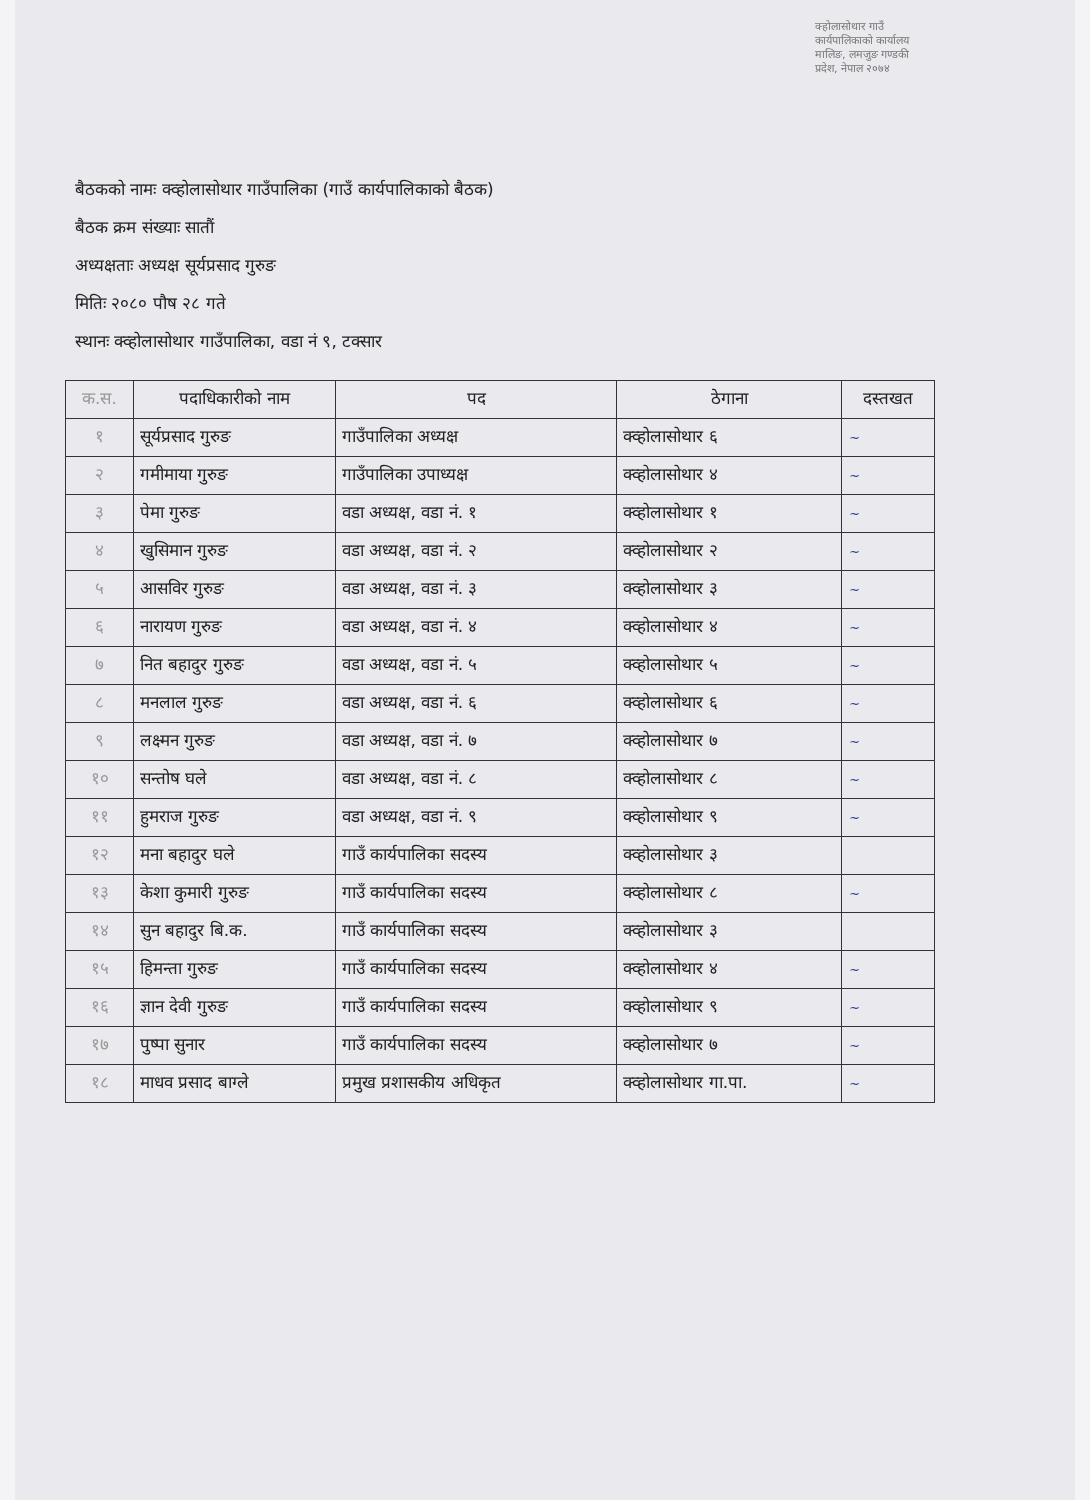क्होलासोथार गाउँ कार्यपालिकाको कार्यालय मालिङ, लमजुङ गण्डकी प्रदेश, नेपाल २०७४
बैठकको नामः क्व्होलासोथार गाउँपालिका (गाउँ कार्यपालिकाको बैठक)
बैठक क्रम संख्याः सातौं
अध्यक्षताः अध्यक्ष सूर्यप्रसाद गुरुङ
मितिः २०८० पौष २८ गते
स्थानः क्व्होलासोथार गाउँपालिका, वडा नं ९, टक्सार
| क.स. | पदाधिकारीको नाम | पद | ठेगाना | दस्तखत |
| --- | --- | --- | --- | --- |
| १ | सूर्यप्रसाद गुरुङ | गाउँपालिका अध्यक्ष | क्व्होलासोथार ६ | ~ |
| २ | गमीमाया गुरुङ | गाउँपालिका उपाध्यक्ष | क्व्होलासोथार ४ | ~ |
| ३ | पेमा गुरुङ | वडा अध्यक्ष, वडा नं. १ | क्व्होलासोथार १ | ~ |
| ४ | खुसिमान गुरुङ | वडा अध्यक्ष, वडा नं. २ | क्व्होलासोथार २ | ~ |
| ५ | आसविर गुरुङ | वडा अध्यक्ष, वडा नं. ३ | क्व्होलासोथार ३ | ~ |
| ६ | नारायण गुरुङ | वडा अध्यक्ष, वडा नं. ४ | क्व्होलासोथार ४ | ~ |
| ७ | नित बहादुर गुरुङ | वडा अध्यक्ष, वडा नं. ५ | क्व्होलासोथार ५ | ~ |
| ८ | मनलाल गुरुङ | वडा अध्यक्ष, वडा नं. ६ | क्व्होलासोथार ६ | ~ |
| ९ | लक्ष्मन गुरुङ | वडा अध्यक्ष, वडा नं. ७ | क्व्होलासोथार ७ | ~ |
| १० | सन्तोष घले | वडा अध्यक्ष, वडा नं. ८ | क्व्होलासोथार ८ | ~ |
| ११ | हुमराज गुरुङ | वडा अध्यक्ष, वडा नं. ९ | क्व्होलासोथार ९ | ~ |
| १२ | मना बहादुर घले | गाउँ कार्यपालिका सदस्य | क्व्होलासोथार ३ | |
| १३ | केशा कुमारी गुरुङ | गाउँ कार्यपालिका सदस्य | क्व्होलासोथार ८ | ~ |
| १४ | सुन बहादुर बि.क. | गाउँ कार्यपालिका सदस्य | क्व्होलासोथार ३ | |
| १५ | हिमन्ता गुरुङ | गाउँ कार्यपालिका सदस्य | क्व्होलासोथार ४ | ~ |
| १६ | ज्ञान देवी गुरुङ | गाउँ कार्यपालिका सदस्य | क्व्होलासोथार ९ | ~ |
| १७ | पुष्पा सुनार | गाउँ कार्यपालिका सदस्य | क्व्होलासोथार ७ | ~ |
| १८ | माधव प्रसाद बाग्ले | प्रमुख प्रशासकीय अधिकृत | क्व्होलासोथार गा.पा. | ~ |